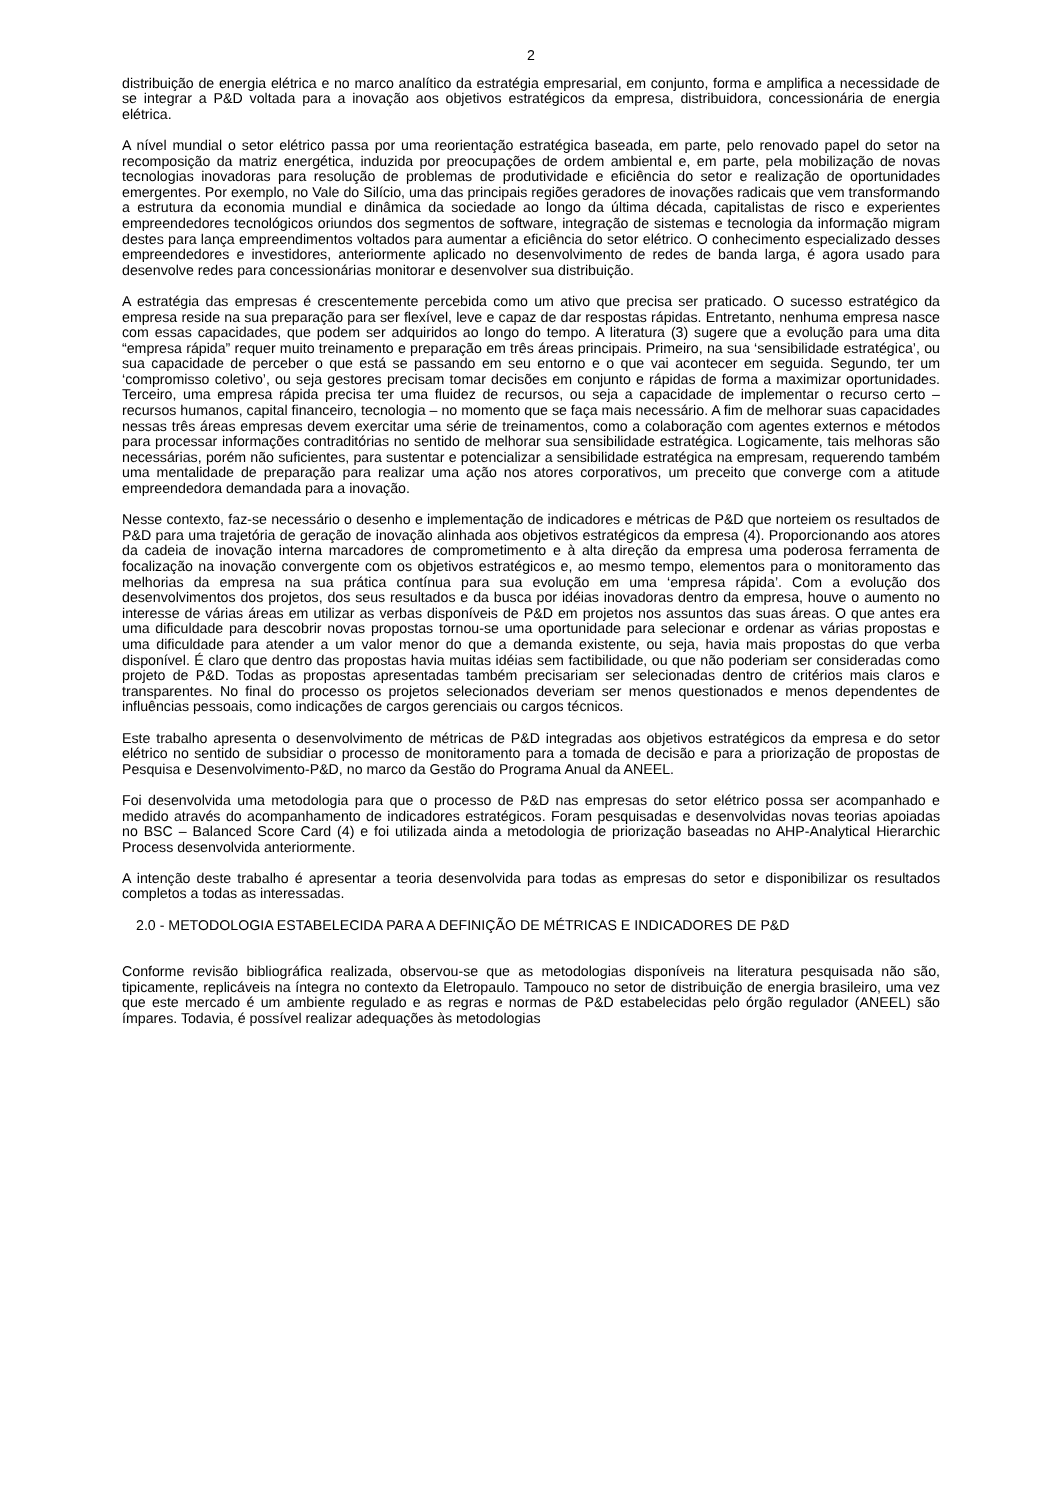2
distribuição de energia elétrica e no marco analítico da estratégia empresarial, em conjunto, forma e amplifica a necessidade de se integrar a P&D voltada para a inovação aos objetivos estratégicos da empresa, distribuidora, concessionária de energia elétrica.
A nível mundial o setor elétrico passa por uma reorientação estratégica baseada, em parte, pelo renovado papel do setor na recomposição da matriz energética, induzida por preocupações de ordem ambiental e, em parte, pela mobilização de novas tecnologias inovadoras para resolução de problemas de produtividade e eficiência do setor e realização de oportunidades emergentes. Por exemplo, no Vale do Silício, uma das principais regiões geradores de inovações radicais que vem transformando a estrutura da economia mundial e dinâmica da sociedade ao longo da última década, capitalistas de risco e experientes empreendedores tecnológicos oriundos dos segmentos de software, integração de sistemas e tecnologia da informação migram destes para lança empreendimentos voltados para aumentar a eficiência do setor elétrico. O conhecimento especializado desses empreendedores e investidores, anteriormente aplicado no desenvolvimento de redes de banda larga, é agora usado para desenvolve redes para concessionárias monitorar e desenvolver sua distribuição.
A estratégia das empresas é crescentemente percebida como um ativo que precisa ser praticado. O sucesso estratégico da empresa reside na sua preparação para ser flexível, leve e capaz de dar respostas rápidas. Entretanto, nenhuma empresa nasce com essas capacidades, que podem ser adquiridos ao longo do tempo. A literatura (3) sugere que a evolução para uma dita “empresa rápida” requer muito treinamento e preparação em três áreas principais. Primeiro, na sua ‘sensibilidade estratégica’, ou sua capacidade de perceber o que está se passando em seu entorno e o que vai acontecer em seguida. Segundo, ter um ‘compromisso coletivo’, ou seja gestores precisam tomar decisões em conjunto e rápidas de forma a maximizar oportunidades. Terceiro, uma empresa rápida precisa ter uma fluidez de recursos, ou seja a capacidade de implementar o recurso certo – recursos humanos, capital financeiro, tecnologia – no momento que se faça mais necessário. A fim de melhorar suas capacidades nessas três áreas empresas devem exercitar uma série de treinamentos, como a colaboração com agentes externos e métodos para processar informações contraditórias no sentido de melhorar sua sensibilidade estratégica. Logicamente, tais melhoras são necessárias, porém não suficientes, para sustentar e potencializar a sensibilidade estratégica na empresam, requerendo também uma mentalidade de preparação para realizar uma ação nos atores corporativos, um preceito que converge com a atitude empreendedora demandada para a inovação.
Nesse contexto, faz-se necessário o desenho e implementação de indicadores e métricas de P&D que norteiem os resultados de P&D para uma trajetória de geração de inovação alinhada aos objetivos estratégicos da empresa (4). Proporcionando aos atores da cadeia de inovação interna marcadores de comprometimento e à alta direção da empresa uma poderosa ferramenta de focalização na inovação convergente com os objetivos estratégicos e, ao mesmo tempo, elementos para o monitoramento das melhorias da empresa na sua prática contínua para sua evolução em uma ‘empresa rápida’. Com a evolução dos desenvolvimentos dos projetos, dos seus resultados e da busca por idéias inovadoras dentro da empresa, houve o aumento no interesse de várias áreas em utilizar as verbas disponíveis de P&D em projetos nos assuntos das suas áreas. O que antes era uma dificuldade para descobrir novas propostas tornou-se uma oportunidade para selecionar e ordenar as várias propostas e uma dificuldade para atender a um valor menor do que a demanda existente, ou seja, havia mais propostas do que verba disponível. É claro que dentro das propostas havia muitas idéias sem factibilidade, ou que não poderiam ser consideradas como projeto de P&D. Todas as propostas apresentadas também precisariam ser selecionadas dentro de critérios mais claros e transparentes. No final do processo os projetos selecionados deveriam ser menos questionados e menos dependentes de influências pessoais, como indicações de cargos gerenciais ou cargos técnicos.
Este trabalho apresenta o desenvolvimento de métricas de P&D integradas aos objetivos estratégicos da empresa e do setor elétrico no sentido de subsidiar o processo de monitoramento para a tomada de decisão e para a priorização de propostas de Pesquisa e Desenvolvimento-P&D, no marco da Gestão do Programa Anual da ANEEL.
Foi desenvolvida uma metodologia para que o processo de P&D nas empresas do setor elétrico possa ser acompanhado e medido através do acompanhamento de indicadores estratégicos. Foram pesquisadas e desenvolvidas novas teorias apoiadas no BSC – Balanced Score Card (4) e foi utilizada ainda a metodologia de priorização baseadas no AHP-Analytical Hierarchic Process desenvolvida anteriormente.
A intenção deste trabalho é apresentar a teoria desenvolvida para todas as empresas do setor e disponibilizar os resultados completos a todas as interessadas.
2.0 - METODOLOGIA ESTABELECIDA PARA A DEFINIÇÃO DE MÉTRICAS E INDICADORES DE P&D
Conforme revisão bibliográfica realizada, observou-se que as metodologias disponíveis na literatura pesquisada não são, tipicamente, replicáveis na íntegra no contexto da Eletropaulo. Tampouco no setor de distribuição de energia brasileiro, uma vez que este mercado é um ambiente regulado e as regras e normas de P&D estabelecidas pelo órgão regulador (ANEEL) são ímpares. Todavia, é possível realizar adequações às metodologias